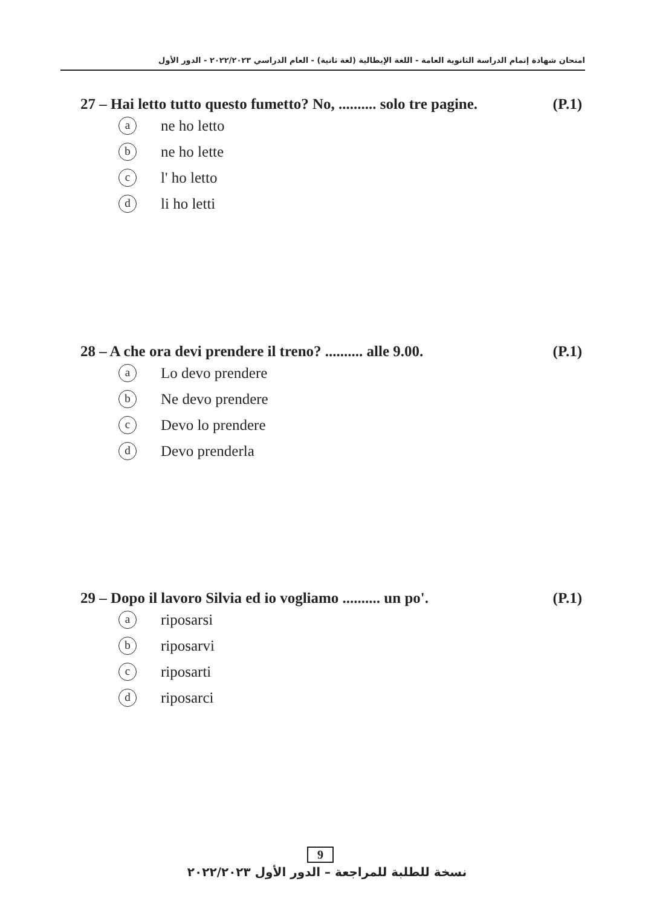امتحان شهادة إتمام الدراسة الثانوية العامة - اللغة الإيطالية (لغة ثانية) - العام الدراسي ٢٠٢٢/٢٠٢٣ - الدور الأول
27 – Hai letto tutto questo fumetto? No, .......... solo tre pagine. (P.1)
ane ho letto
bne ho lette
cl' ho letto
dli ho letti
28 – A che ora devi prendere il treno? .......... alle 9.00. (P.1)
a Lo devo prendere
b Ne devo prendere
c Devo lo prendere
d Devo prenderla
29 – Dopo il lavoro Silvia ed io vogliamo .......... un po'. (P.1)
ariposarsi
briposarvi
criposarti
driposarci
9
نسخة للطلبة للمراجعة – الدور الأول ٢٠٢٢/٢٠٢٣